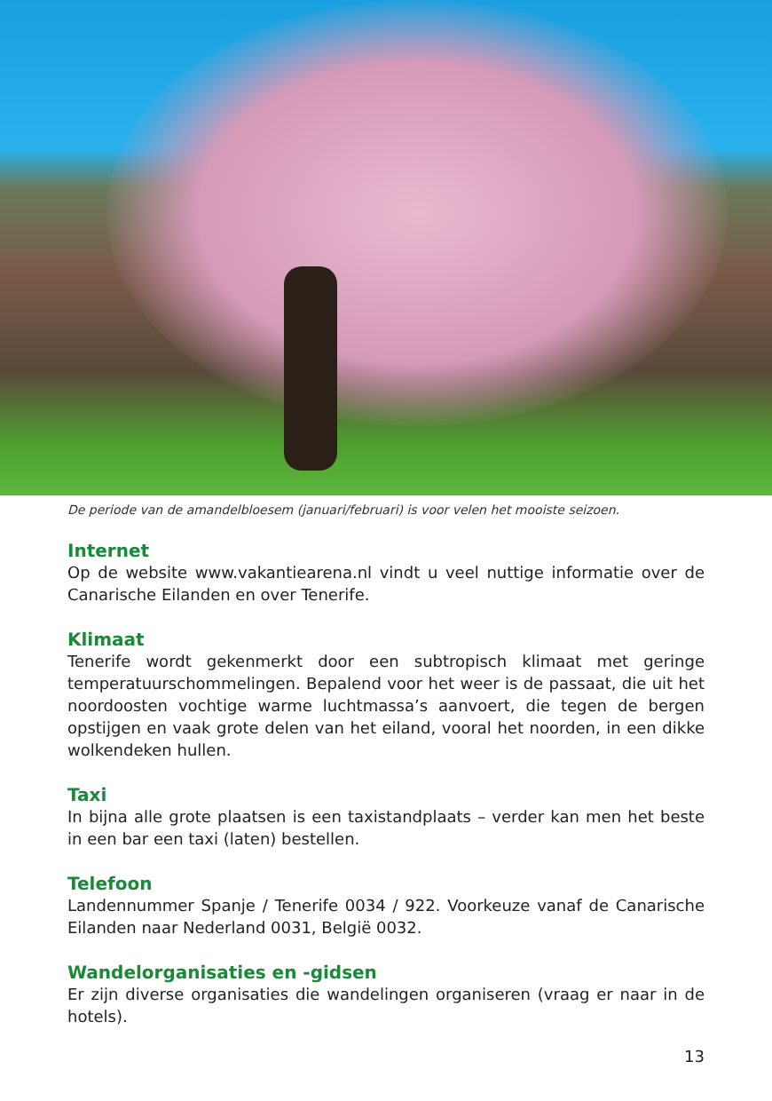De periode van de amandelbloesem (januari/februari) is voor velen het mooiste seizoen.
Internet
Op de website www.vakantiearena.nl vindt u veel nuttige informatie over de Canarische Eilanden en over Tenerife.
Klimaat
Tenerife wordt gekenmerkt door een subtropisch klimaat met geringe temperatuurschommelingen. Bepalend voor het weer is de passaat, die uit het noordoosten vochtige warme luchtmassa’s aanvoert, die tegen de bergen opstijgen en vaak grote delen van het eiland, vooral het noorden, in een dikke wolkendeken hullen.
Taxi
In bijna alle grote plaatsen is een taxistandplaats – verder kan men het beste in een bar een taxi (laten) bestellen.
Telefoon
Landennummer Spanje / Tenerife 0034 / 922. Voorkeuze vanaf de Canarische Eilanden naar Nederland 0031, België 0032.
Wandelorganisaties en -gidsen
Er zijn diverse organisaties die wandelingen organiseren (vraag er naar in de hotels).
13